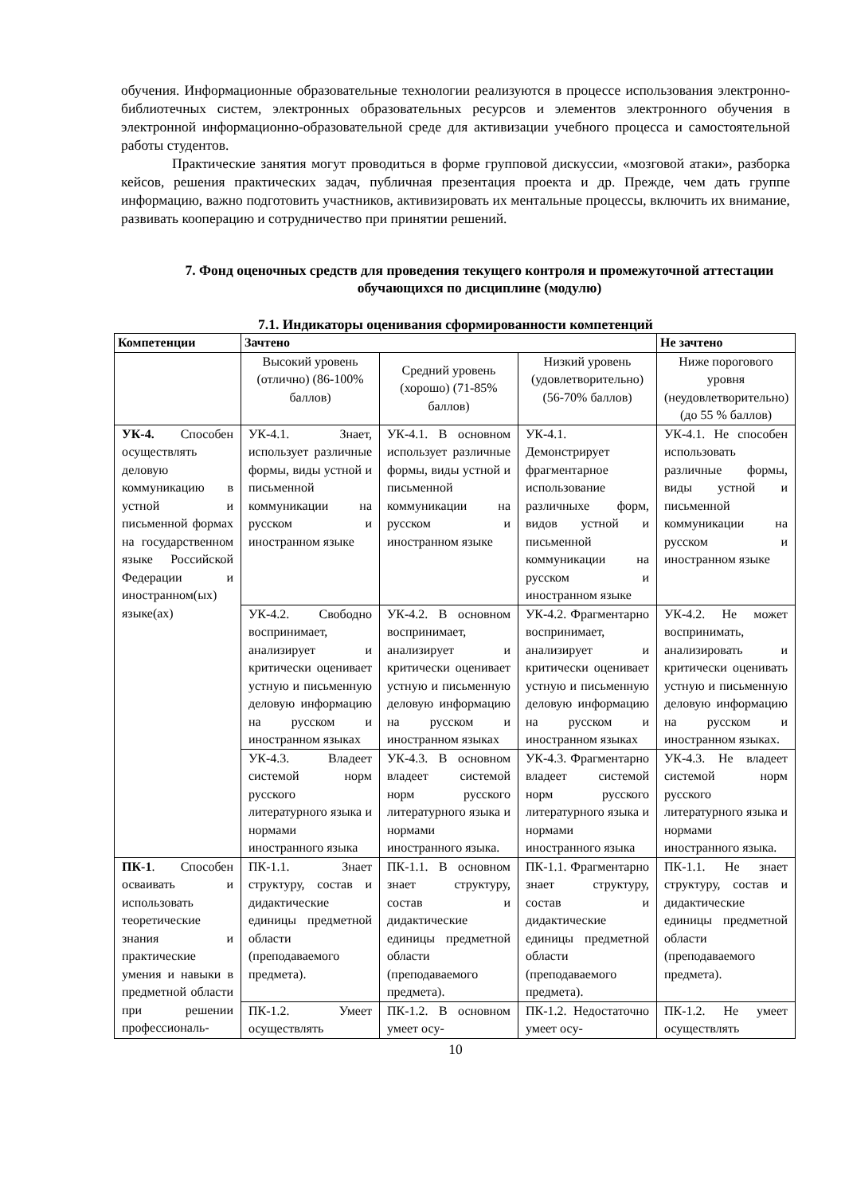обучения. Информационные образовательные технологии реализуются в процессе использования электронно-библиотечных систем, электронных образовательных ресурсов и элементов электронного обучения в электронной информационно-образовательной среде для активизации учебного процесса и самостоятельной работы студентов.
Практические занятия могут проводиться в форме групповой дискуссии, «мозговой атаки», разборка кейсов, решения практических задач, публичная презентация проекта и др. Прежде, чем дать группе информацию, важно подготовить участников, активизировать их ментальные процессы, включить их внимание, развивать кооперацию и сотрудничество при принятии решений.
7. Фонд оценочных средств для проведения текущего контроля и промежуточной аттестации обучающихся по дисциплине (модулю)
7.1. Индикаторы оценивания сформированности компетенций
| Компетенции | Зачтено | | | Не зачтено |
| --- | --- | --- | --- | --- |
| | Высокий уровень (отлично) (86-100% баллов) | Средний уровень (хорошо) (71-85% баллов) | Низкий уровень (удовлетворительно) (56-70% баллов) | Ниже порогового уровня (неудовлетворительно) (до 55 % баллов) |
| УК-4. Способен осуществлять деловую коммуникацию в устной и письменной формах на государственном языке Российской Федерации и иностранном(ых) языке(ах) | УК-4.1. Знает, использует различные формы, виды устной и письменной коммуникации на русском и иностранном языке | УК-4.1. В основном использует различные формы, виды устной и письменной коммуникации на русском и иностранном языке | УК-4.1. Демонстрирует фрагментарное использование различныхе форм, видов устной и письменной коммуникации на русском и иностранном языке | УК-4.1. Не способен использовать различные формы, виды устной и письменной коммуникации на русском и иностранном языке |
| | УК-4.2. Свободно воспринимает, анализирует и критически оценивает устную и письменную деловую информацию на русском и иностранном языках | УК-4.2. В основном воспринимает, анализирует и критически оценивает устную и письменную деловую информацию на русском и иностранном языках | УК-4.2. Фрагментарно воспринимает, анализирует и критически оценивает устную и письменную деловую информацию на русском и иностранном языках | УК-4.2. Не может воспринимать, анализировать и критически оценивать устную и письменную деловую информацию на русском и иностранном языках. |
| | УК-4.3. Владеет системой норм русского литературного языка и нормами иностранного языка | УК-4.3. В основном владеет системой норм русского литературного языка и нормами иностранного языка. | УК-4.3. Фрагментарно владеет системой норм русского литературного языка и нормами иностранного языка | УК-4.3. Не владеет системой норм русского литературного языка и нормами иностранного языка. |
| ПК-1 . Способен осваивать и использовать теоретические знания и практические умения и навыки в предметной области при решении профессиональ- | ПК-1.1. Знает структуру, состав и дидактические единицы предметной области (преподаваемого предмета). | ПК-1.1. В основном знает структуру, состав и дидактические единицы предметной области (преподаваемого предмета). | ПК-1.1. Фрагментарно знает структуру, состав и дидактические единицы предметной области (преподаваемого предмета). | ПК-1.1. Не знает структуру, состав и дидактические единицы предметной области (преподаваемого предмета). |
| | ПК-1.2. Умеет осуществлять | ПК-1.2. В основном умеет осу- | ПК-1.2. Недостаточно умеет осу- | ПК-1.2. Не умеет осуществлять |
10